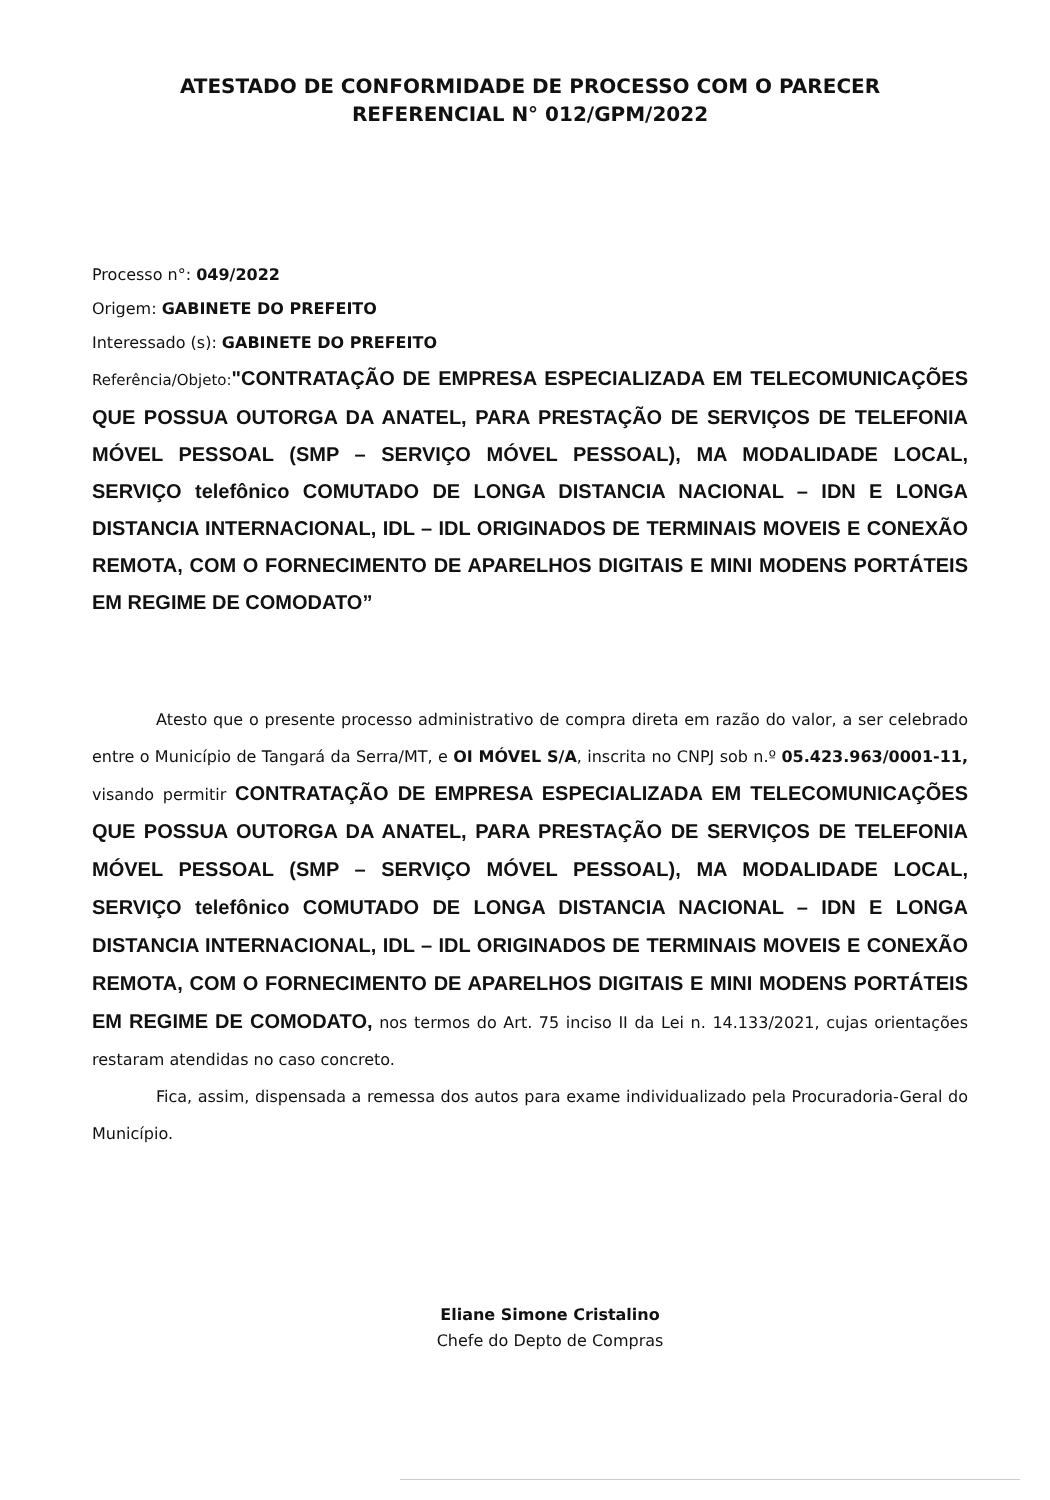ATESTADO DE CONFORMIDADE DE PROCESSO COM O PARECER
REFERENCIAL N° 012/GPM/2022
Processo n°: 049/2022
Origem: GABINETE DO PREFEITO
Interessado (s): GABINETE DO PREFEITO
Referência/Objeto:"CONTRATAÇÃO DE EMPRESA ESPECIALIZADA EM TELECOMUNICAÇÕES QUE POSSUA OUTORGA DA ANATEL, PARA PRESTAÇÃO DE SERVIÇOS DE TELEFONIA MÓVEL PESSOAL (SMP – SERVIÇO MÓVEL PESSOAL), MA MODALIDADE LOCAL, SERVIÇO telefônico COMUTADO DE LONGA DISTANCIA NACIONAL – IDN E LONGA DISTANCIA INTERNACIONAL, IDL – IDL ORIGINADOS DE TERMINAIS MOVEIS E CONEXÃO REMOTA, COM O FORNECIMENTO DE APARELHOS DIGITAIS E MINI MODENS PORTÁTEIS EM REGIME DE COMODATO”
Atesto que o presente processo administrativo de compra direta em razão do valor, a ser celebrado entre o Município de Tangará da Serra/MT, e OI MÓVEL S/A, inscrita no CNPJ sob n.º 05.423.963/0001-11, visando permitir CONTRATAÇÃO DE EMPRESA ESPECIALIZADA EM TELECOMUNICAÇÕES QUE POSSUA OUTORGA DA ANATEL, PARA PRESTAÇÃO DE SERVIÇOS DE TELEFONIA MÓVEL PESSOAL (SMP – SERVIÇO MÓVEL PESSOAL), MA MODALIDADE LOCAL, SERVIÇO telefônico COMUTADO DE LONGA DISTANCIA NACIONAL – IDN E LONGA DISTANCIA INTERNACIONAL, IDL – IDL ORIGINADOS DE TERMINAIS MOVEIS E CONEXÃO REMOTA, COM O FORNECIMENTO DE APARELHOS DIGITAIS E MINI MODENS PORTÁTEIS EM REGIME DE COMODATO, nos termos do Art. 75 inciso II da Lei n. 14.133/2021, cujas orientações restaram atendidas no caso concreto.
Fica, assim, dispensada a remessa dos autos para exame individualizado pela Procuradoria-Geral do Município.
Eliane Simone Cristalino
Chefe do Depto de Compras